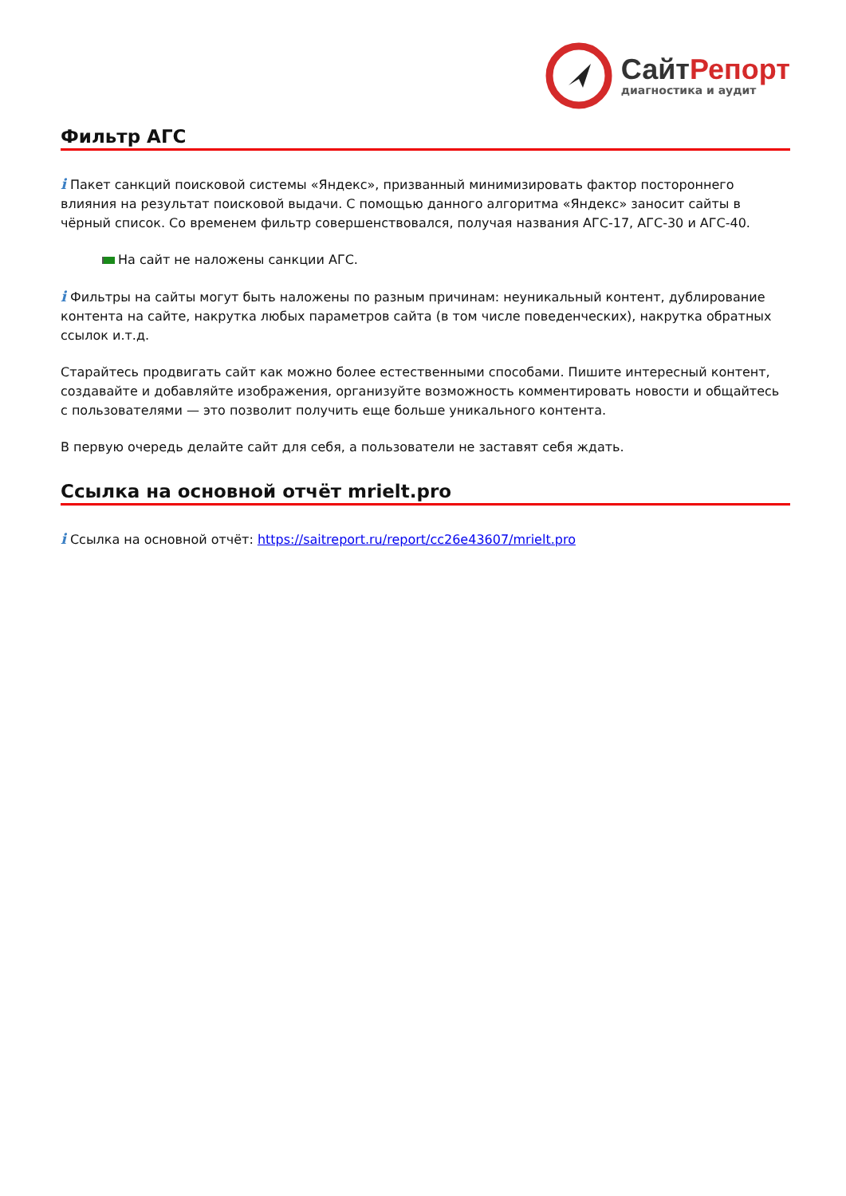Сайт Репорт
диагностика и аудит
Фильтр АГС
i Пакет санкций поисковой системы «Яндекс», призванный минимизировать фактор постороннего влияния на результат поисковой выдачи. С помощью данного алгоритма «Яндекс» заносит сайты в чёрный список. Со временем фильтр совершенствовался, получая названия АГС-17, АГС-30 и АГС-40.
На сайт не наложены санкции АГС.
i Фильтры на сайты могут быть наложены по разным причинам: неуникальный контент, дублирование контента на сайте, накрутка любых параметров сайта (в том числе поведенческих), накрутка обратных ссылок и.т.д.
Старайтесь продвигать сайт как можно более естественными способами. Пишите интересный контент, создавайте и добавляйте изображения, организуйте возможность комментировать новости и общайтесь с пользователями — это позволит получить еще больше уникального контента.
В первую очередь делайте сайт для себя, а пользователи не заставят себя ждать.
Ссылка на основной отчёт mrielt.pro
i Ссылка на основной отчёт: https://saitreport.ru/report/cc26e43607/mrielt.pro